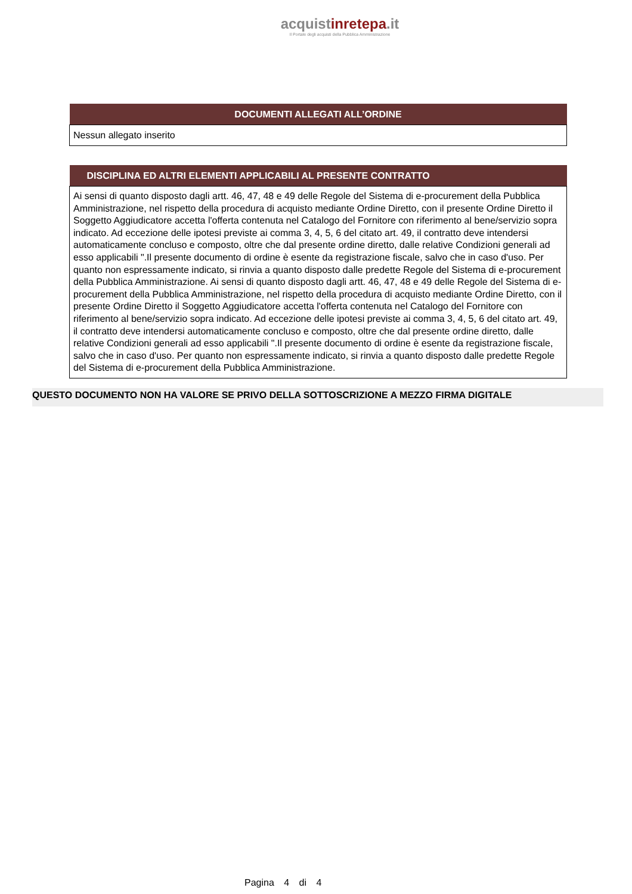acquistinretepa.it
Il Portale degli acquisti della Pubblica Amministrazione
| DOCUMENTI ALLEGATI ALL’ORDINE |
| --- |
| Nessun allegato inserito |
| DISCIPLINA ED ALTRI ELEMENTI APPLICABILI AL PRESENTE CONTRATTO |
| --- |
| Ai sensi di quanto disposto dagli artt. 46, 47, 48 e 49 delle Regole del Sistema di e-procurement della Pubblica Amministrazione, nel rispetto della procedura di acquisto mediante Ordine Diretto, con il presente Ordine Diretto il Soggetto Aggiudicatore accetta l'offerta contenuta nel Catalogo del Fornitore con riferimento al bene/servizio sopra indicato. Ad eccezione delle ipotesi previste ai comma 3, 4, 5, 6 del citato art. 49, il contratto deve intendersi automaticamente concluso e composto, oltre che dal presente ordine diretto, dalle relative Condizioni generali ad esso applicabili ".Il presente documento di ordine è esente da registrazione fiscale, salvo che in caso d'uso. Per quanto non espressamente indicato, si rinvia a quanto disposto dalle predette Regole del Sistema di e-procurement della Pubblica Amministrazione. Ai sensi di quanto disposto dagli artt. 46, 47, 48 e 49 delle Regole del Sistema di e-procurement della Pubblica Amministrazione, nel rispetto della procedura di acquisto mediante Ordine Diretto, con il presente Ordine Diretto il Soggetto Aggiudicatore accetta l'offerta contenuta nel Catalogo del Fornitore con riferimento al bene/servizio sopra indicato. Ad eccezione delle ipotesi previste ai comma 3, 4, 5, 6 del citato art. 49, il contratto deve intendersi automaticamente concluso e composto, oltre che dal presente ordine diretto, dalle relative Condizioni generali ad esso applicabili ".Il presente documento di ordine è esente da registrazione fiscale, salvo che in caso d'uso. Per quanto non espressamente indicato, si rinvia a quanto disposto dalle predette Regole del Sistema di e-procurement della Pubblica Amministrazione. |
QUESTO DOCUMENTO NON HA VALORE SE PRIVO DELLA SOTTOSCRIZIONE A MEZZO FIRMA DIGITALE
Pagina 4 di 4